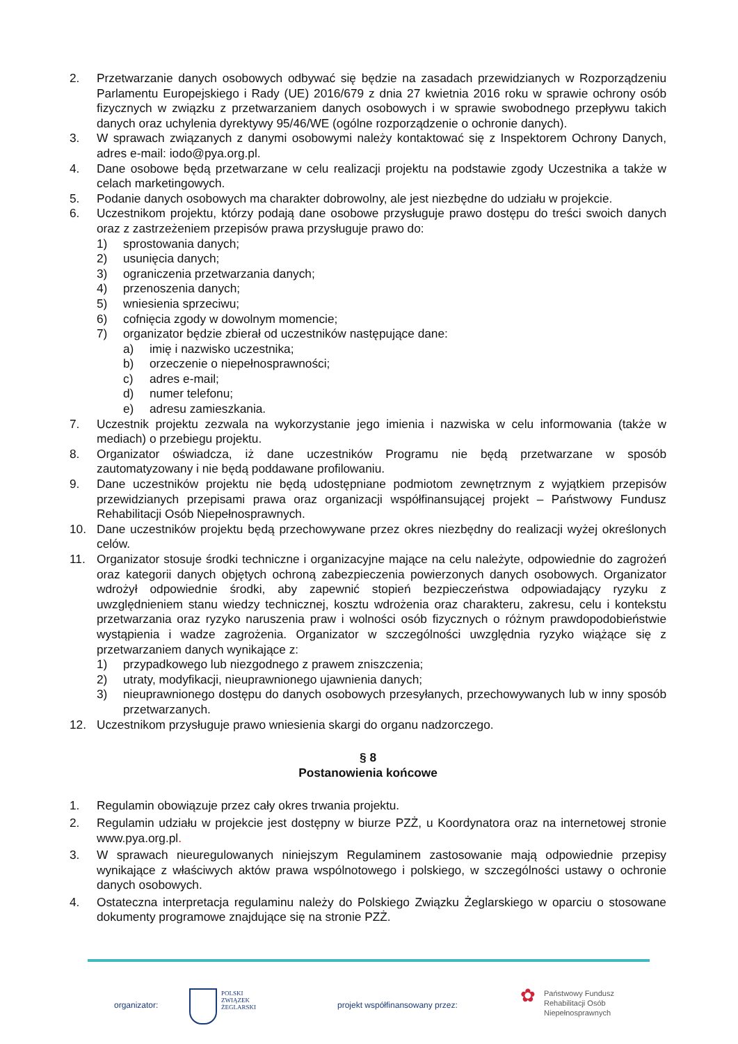2. Przetwarzanie danych osobowych odbywać się będzie na zasadach przewidzianych w Rozporządzeniu Parlamentu Europejskiego i Rady (UE) 2016/679 z dnia 27 kwietnia 2016 roku w sprawie ochrony osób fizycznych w związku z przetwarzaniem danych osobowych i w sprawie swobodnego przepływu takich danych oraz uchylenia dyrektywy 95/46/WE (ogólne rozporządzenie o ochronie danych).
3. W sprawach związanych z danymi osobowymi należy kontaktować się z Inspektorem Ochrony Danych, adres e-mail: iodo@pya.org.pl.
4. Dane osobowe będą przetwarzane w celu realizacji projektu na podstawie zgody Uczestnika a także w celach marketingowych.
5. Podanie danych osobowych ma charakter dobrowolny, ale jest niezbędne do udziału w projekcie.
6. Uczestnikom projektu, którzy podają dane osobowe przysługuje prawo dostępu do treści swoich danych oraz z zastrzeżeniem przepisów prawa przysługuje prawo do:
1) sprostowania danych;
2) usunięcia danych;
3) ograniczenia przetwarzania danych;
4) przenoszenia danych;
5) wniesienia sprzeciwu;
6) cofnięcia zgody w dowolnym momencie;
7) organizator będzie zbierał od uczestników następujące dane:
a) imię i nazwisko uczestnika;
b) orzeczenie o niepełnosprawności;
c) adres e-mail;
d) numer telefonu;
e) adresu zamieszkania.
7. Uczestnik projektu zezwala na wykorzystanie jego imienia i nazwiska w celu informowania (także w mediach) o przebiegu projektu.
8. Organizator oświadcza, iż dane uczestników Programu nie będą przetwarzane w sposób zautomatyzowany i nie będą poddawane profilowaniu.
9. Dane uczestników projektu nie będą udostępniane podmiotom zewnętrznym z wyjątkiem przepisów przewidzianych przepisami prawa oraz organizacji współfinansującej projekt – Państwowy Fundusz Rehabilitacji Osób Niepełnosprawnych.
10. Dane uczestników projektu będą przechowywane przez okres niezbędny do realizacji wyżej określonych celów.
11. Organizator stosuje środki techniczne i organizacyjne mające na celu należyte, odpowiednie do zagrożeń oraz kategorii danych objętych ochroną zabezpieczenia powierzonych danych osobowych. Organizator wdrożył odpowiednie środki, aby zapewnić stopień bezpieczeństwa odpowiadający ryzyku z uwzględnieniem stanu wiedzy technicznej, kosztu wdrożenia oraz charakteru, zakresu, celu i kontekstu przetwarzania oraz ryzyko naruszenia praw i wolności osób fizycznych o różnym prawdopodobieństwie wystąpienia i wadze zagrożenia. Organizator w szczególności uwzględnia ryzyko wiążące się z przetwarzaniem danych wynikające z:
1) przypadkowego lub niezgodnego z prawem zniszczenia;
2) utraty, modyfikacji, nieuprawnionego ujawnienia danych;
3) nieuprawnionego dostępu do danych osobowych przesyłanych, przechowywanych lub w inny sposób przetwarzanych.
12. Uczestnikom przysługuje prawo wniesienia skargi do organu nadzorczego.
§ 8
Postanowienia końcowe
1. Regulamin obowiązuje przez cały okres trwania projektu.
2. Regulamin udziału w projekcie jest dostępny w biurze PZŻ, u Koordynatora oraz na internetowej stronie www.pya.org.pl.
3. W sprawach nieuregulowanych niniejszym Regulaminem zastosowanie mają odpowiednie przepisy wynikające z właściwych aktów prawa wspólnotowego i polskiego, w szczególności ustawy o ochronie danych osobowych.
4. Ostateczna interpretacja regulaminu należy do Polskiego Związku Żeglarskiego w oparciu o stosowane dokumenty programowe znajdujące się na stronie PZŻ.
organizator:
POLSKI
ZWIĄZEK
ŻEGLARSKI
projekt współfinansowany przez: ✿ Państwowy Fundusz
Rehabilitacji Osób
Niepełnosprawnych